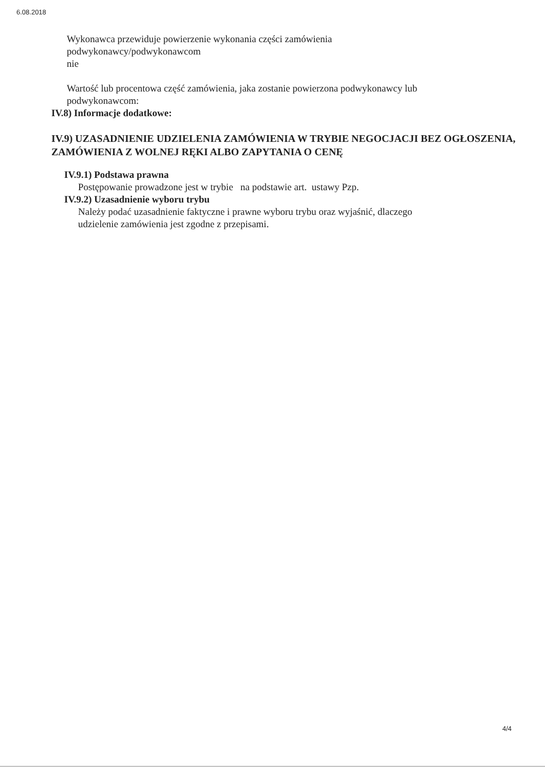6.08.2018
Wykonawca przewiduje powierzenie wykonania części zamówienia
podwykonawcy/podwykonawcom
nie
Wartość lub procentowa część zamówienia, jaka zostanie powierzona podwykonawcy lub
podwykonawcom:
IV.8) Informacje dodatkowe:
IV.9) UZASADNIENIE UDZIELENIA ZAMÓWIENIA W TRYBIE NEGOCJACJI BEZ OGŁOSZENIA, ZAMÓWIENIA Z WOLNEJ RĘKI ALBO ZAPYTANIA O CENĘ
IV.9.1) Podstawa prawna
Postępowanie prowadzone jest w trybie na podstawie art. ustawy Pzp.
IV.9.2) Uzasadnienie wyboru trybu
Należy podać uzasadnienie faktyczne i prawne wyboru trybu oraz wyjaśnić, dlaczego
udzielenie zamówienia jest zgodne z przepisami.
4/4